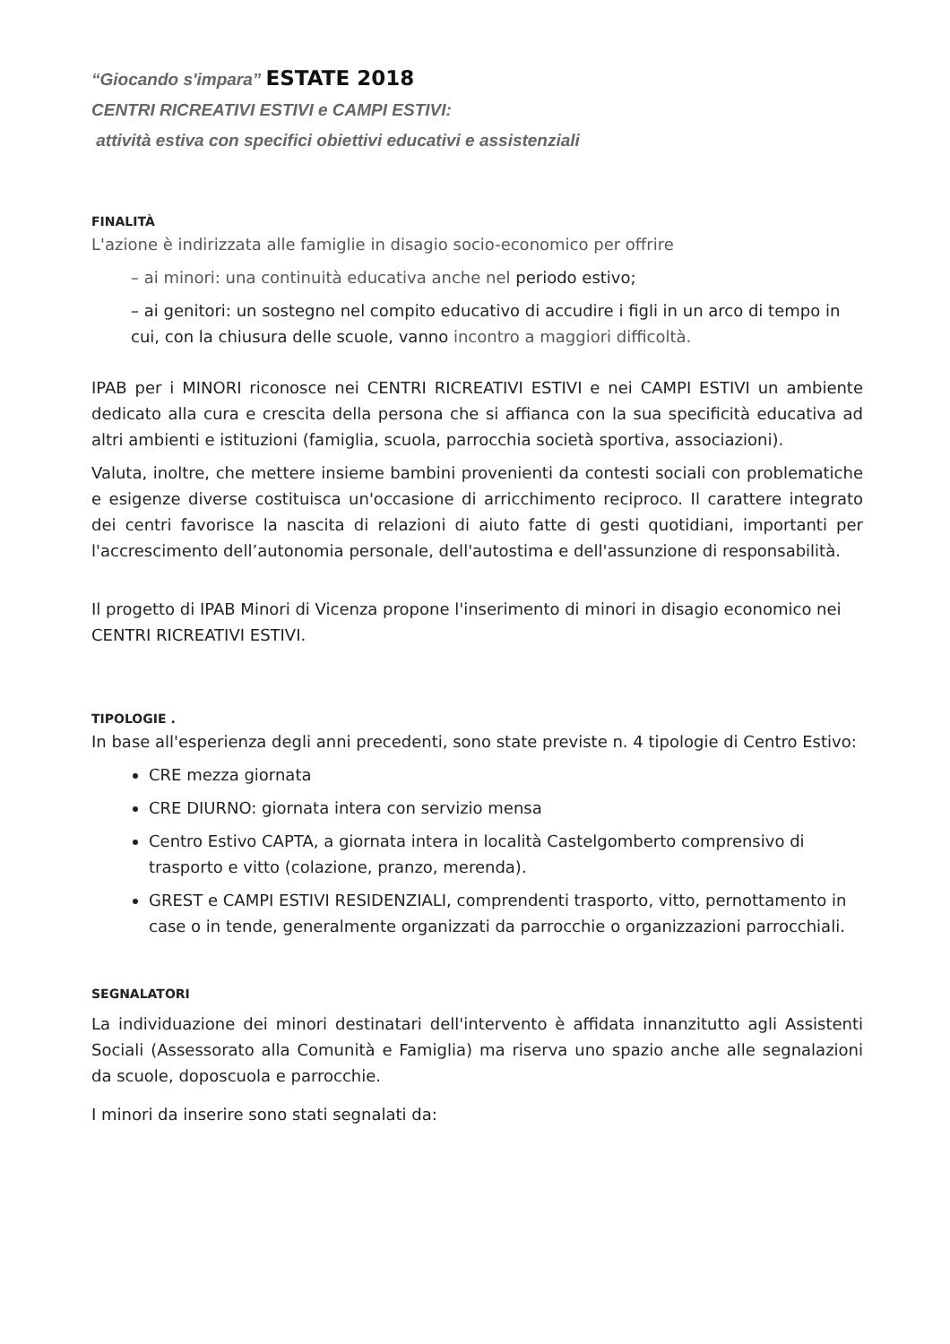“Giocando s'impara” ESTATE 2018
CENTRI RICREATIVI ESTIVI e CAMPI ESTIVI:
attività estiva con specifici obiettivi educativi e assistenziali
FINALITÀ
L'azione è indirizzata alle famiglie in disagio socio-economico per offrire
– ai minori: una continuità educativa anche nel periodo estivo;
– ai genitori: un sostegno nel compito educativo di accudire i figli in un arco di tempo in cui, con la chiusura delle scuole, vanno incontro a maggiori difficoltà.
IPAB per i MINORI riconosce nei CENTRI RICREATIVI ESTIVI e nei CAMPI ESTIVI un ambiente dedicato alla cura e crescita della persona che si affianca con la sua specificità educativa ad altri ambienti e istituzioni (famiglia, scuola, parrocchia società sportiva, associazioni).
Valuta, inoltre, che mettere insieme bambini provenienti da contesti sociali con problematiche e esigenze diverse costituisca un'occasione di arricchimento reciproco. Il carattere integrato dei centri favorisce la nascita di relazioni di aiuto fatte di gesti quotidiani, importanti per l'accrescimento dell’autonomia personale, dell'autostima e dell'assunzione di responsabilità.
Il progetto di IPAB Minori di Vicenza propone l'inserimento di minori in disagio economico nei CENTRI RICREATIVI ESTIVI.
TIPOLOGIE .
In base all'esperienza degli anni precedenti, sono state previste n. 4 tipologie di Centro Estivo:
CRE mezza giornata
CRE DIURNO: giornata intera con servizio mensa
Centro Estivo CAPTA, a giornata intera in località Castelgomberto comprensivo di trasporto e vitto (colazione, pranzo, merenda).
GREST e CAMPI ESTIVI RESIDENZIALI, comprendenti trasporto, vitto, pernottamento in case o in tende, generalmente organizzati da parrocchie o organizzazioni parrocchiali.
SEGNALATORI
La individuazione dei minori destinatari dell'intervento è affidata innanzitutto agli Assistenti Sociali (Assessorato alla Comunità e Famiglia) ma riserva uno spazio anche alle segnalazioni da scuole, doposcuola e parrocchie.
I minori da inserire sono stati segnalati da: